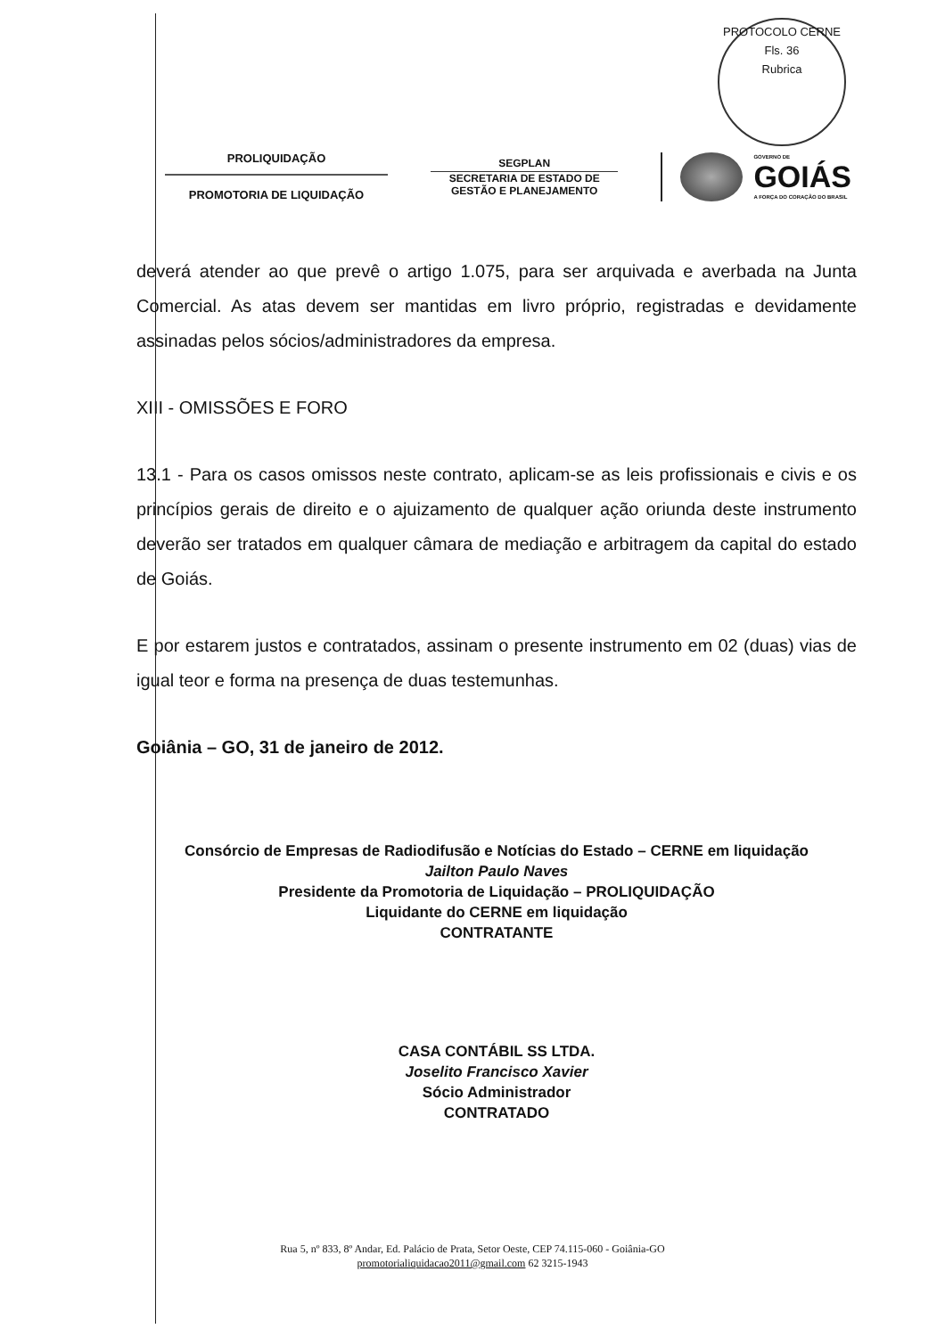PROTOCOLO CERNE
Fls. 36
Rubrica
PROLIQUIDAÇÃO
PROMOTORIA DE LIQUIDAÇÃO
SEGPLAN
SECRETARIA DE ESTADO DE
GESTÃO E PLANEJAMENTO
GOVERNO DE
GOIÁS
A FORÇA DO CORAÇÃO DO BRASIL
deverá atender ao que prevê o artigo 1.075, para ser arquivada e averbada na Junta Comercial. As atas devem ser mantidas em livro próprio, registradas e devidamente assinadas pelos sócios/administradores da empresa.
XIII - OMISSÕES E FORO
13.1 - Para os casos omissos neste contrato, aplicam-se as leis profissionais e civis e os princípios gerais de direito e o ajuizamento de qualquer ação oriunda deste instrumento deverão ser tratados em qualquer câmara de mediação e arbitragem da capital do estado de Goiás.
E por estarem justos e contratados, assinam o presente instrumento em 02 (duas) vias de igual teor e forma na presença de duas testemunhas.
Goiânia – GO, 31 de janeiro de 2012.
Consórcio de Empresas de Radiodifusão e Notícias do Estado – CERNE em liquidação
Jailton Paulo Naves
Presidente da Promotoria de Liquidação – PROLIQUIDAÇÃO
Liquidante do CERNE em liquidação
CONTRATANTE
CASA CONTÁBIL SS LTDA.
Joselito Francisco Xavier
Sócio Administrador
CONTRATADO
Rua 5, nº 833, 8º Andar, Ed. Palácio de Prata, Setor Oeste, CEP 74.115-060 - Goiânia-GO
promotorialiquidacao2011@gmail.com 62 3215-1943